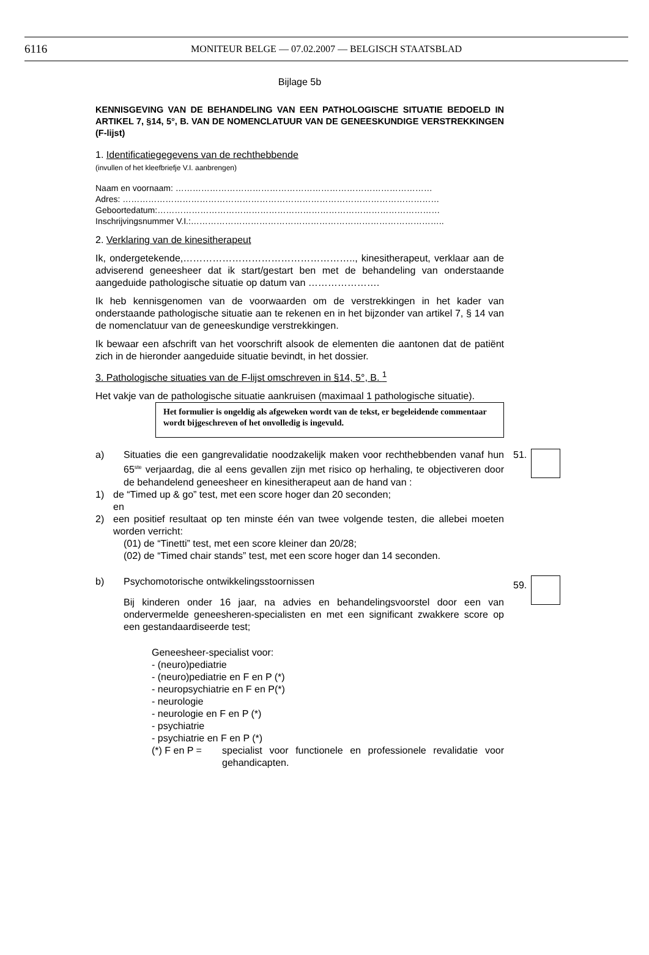6116 MONITEUR BELGE — 07.02.2007 — BELGISCH STAATSBLAD
Bijlage 5b
KENNISGEVING VAN DE BEHANDELING VAN EEN PATHOLOGISCHE SITUATIE BEDOELD IN ARTIKEL 7, §14, 5°, B. VAN DE NOMENCLATUUR VAN DE GENEESKUNDIGE VERSTREKKINGEN (F-lijst)
1. Identificatiegegevens van de rechthebbende
(invullen of het kleefbriefje V.I. aanbrengen)
Naam en voornaam: ………………………………………………………………………………
Adres: …………………………………………………………………………………………………
Geboortedatum:………………………………………………………………………………………
Inschrijvingsnummer V.I.:……………………………………………………………………………..
2. Verklaring van de kinesitherapeut
Ik, ondergetekende,…………………………………………….., kinesitherapeut, verklaar aan de adviserend geneesheer dat ik start/gestart ben met de behandeling van onderstaande aangeduide pathologische situatie op datum van ………………….
Ik heb kennisgenomen van de voorwaarden om de verstrekkingen in het kader van onderstaande pathologische situatie aan te rekenen en in het bijzonder van artikel 7, § 14 van de nomenclatuur van de geneeskundige verstrekkingen.
Ik bewaar een afschrift van het voorschrift alsook de elementen die aantonen dat de patiënt zich in de hieronder aangeduide situatie bevindt, in het dossier.
3. Pathologische situaties van de F-lijst omschreven in §14, 5°, B. <sup>1</sup>
Het vakje van de pathologische situatie aankruisen (maximaal 1 pathologische situatie).
Het formulier is ongeldig als afgeweken wordt van de tekst, er begeleidende commentaar wordt bijgeschreven of het onvolledig is ingevuld.
a) Situaties die een gangrevalidatie noodzakelijk maken voor rechthebbenden vanaf hun 65<sup>ste</sup> verjaardag, die al eens gevallen zijn met risico op herhaling, te objectiveren door de behandelend geneesheer en kinesitherapeut aan de hand van :
51.
1) de “Timed up & go” test, met een score hoger dan 20 seconden;
en
2) een positief resultaat op ten minste één van twee volgende testen, die allebei moeten worden verricht:
(01) de “Tinetti” test, met een score kleiner dan 20/28;
(02) de “Timed chair stands” test, met een score hoger dan 14 seconden.
b) Psychomotorische ontwikkelingsstoornissen
Bij kinderen onder 16 jaar, na advies en behandelingsvoorstel door een van ondervermelde geneesheren-specialisten en met een significant zwakkere score op een gestandaardiseerde test;
Geneesheer-specialist voor:
- (neuro)pediatrie
- (neuro)pediatrie en F en P (*)
- neuropsychiatrie en F en P(*)
- neurologie
- neurologie en F en P (*)
- psychiatrie
- psychiatrie en F en P (*)
(*) F en P = specialist voor functionele en professionele revalidatie voor gehandicapten.
59.